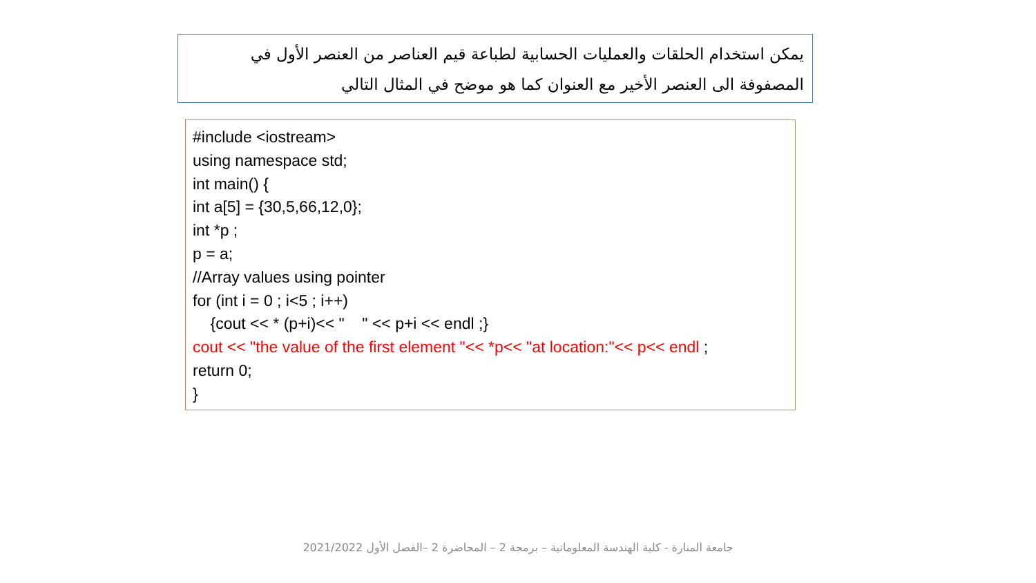يمكن استخدام الحلقات والعمليات الحسابية لطباعة قيم العناصر من العنصر الأول في المصفوفة الى العنصر الأخير مع العنوان كما هو موضح في المثال التالي
#include <iostream> using namespace std; int main() { int a[5] = {30,5,66,12,0}; int *p ; p = a; //Array values using pointer for (int i = 0 ; i<5 ; i++) {cout << * (p+i)<< " " << p+i << endl ;} cout << "the value of the first element "<< *p<< "at location:"<< p<< endl ; return 0; }
جامعة المنارة - كلية الهندسة المعلوماتية – برمجة 2 – المحاضرة 2 –الفصل الأول 2021/2022